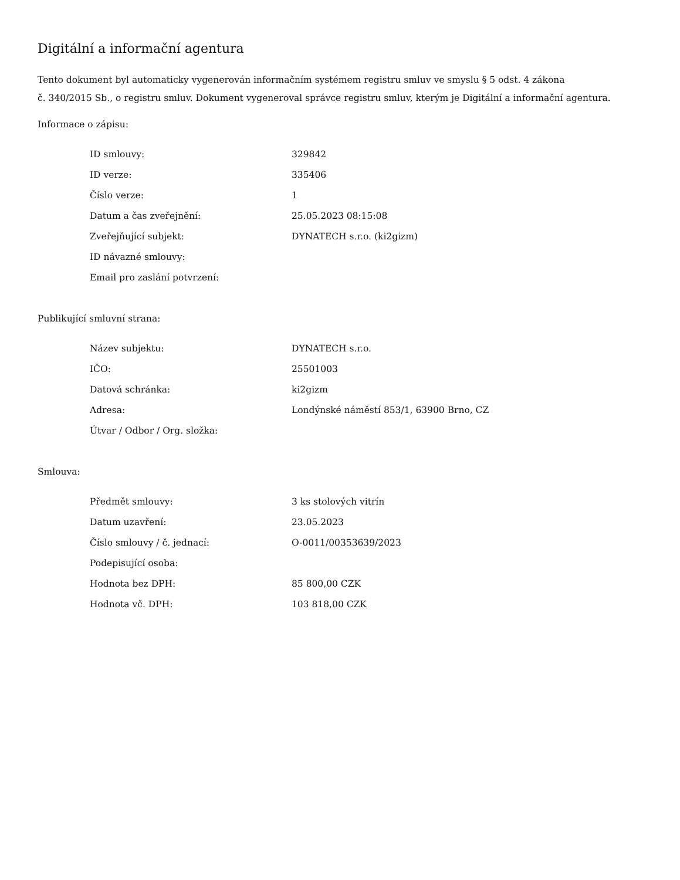Digitální a informační agentura
Tento dokument byl automaticky vygenerován informačním systémem registru smluv ve smyslu § 5 odst. 4 zákona
č. 340/2015 Sb., o registru smluv. Dokument vygeneroval správce registru smluv, kterým je Digitální a informační agentura.
Informace o zápisu:
| ID smlouvy: | 329842 |
| ID verze: | 335406 |
| Číslo verze: | 1 |
| Datum a čas zveřejnění: | 25.05.2023 08:15:08 |
| Zveřejňující subjekt: | DYNATECH s.r.o. (ki2gizm) |
| ID návazné smlouvy: | |
| Email pro zaslání potvrzení: | |
Publikující smluvní strana:
| Název subjektu: | DYNATECH s.r.o. |
| IČO: | 25501003 |
| Datová schránka: | ki2gizm |
| Adresa: | Londýnské náměstí 853/1, 63900 Brno, CZ |
| Útvar / Odbor / Org. složka: | |
Smlouva:
| Předmět smlouvy: | 3 ks stolových vitrín |
| Datum uzavření: | 23.05.2023 |
| Číslo smlouvy / č. jednací: | O-0011/00353639/2023 |
| Podepisující osoba: | |
| Hodnota bez DPH: | 85 800,00 CZK |
| Hodnota vč. DPH: | 103 818,00 CZK |